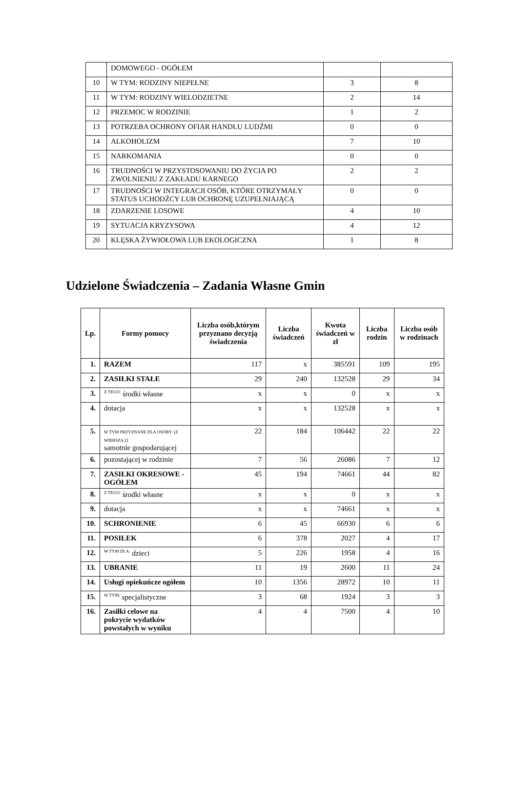| | DOMOWEGO - OGÓŁEM | | |
| 10 | W TYM: RODZINY NIEPEŁNE | 3 | 8 |
| 11 | W TYM: RODZINY WIELODZIETNE | 2 | 14 |
| 12 | PRZEMOC W RODZINIE | 1 | 2 |
| 13 | POTRZEBA OCHRONY OFIAR HANDLU LUDŹMI | 0 | 0 |
| 14 | ALKOHOLIZM | 7 | 10 |
| 15 | NARKOMANIA | 0 | 0 |
| 16 | TRUDNOŚCI W PRZYSTOSOWANIU DO ŻYCIA PO ZWOLNIENIU Z ZAKŁADU KARNEGO | 2 | 2 |
| 17 | TRUDNOŚCI W INTEGRACJI OSÓB, KTÓRE OTRZYMAŁY STATUS UCHODŹCY LUB OCHRONĘ UZUPEŁNIAJĄCĄ | 0 | 0 |
| 18 | ZDARZENIE LOSOWE | 4 | 10 |
| 19 | SYTUACJA KRYZYSOWA | 4 | 12 |
| 20 | KLĘSKA ŻYWIOŁOWA LUB EKOLOGICZNA | 1 | 8 |
Udzielone Świadczenia – Zadania Własne Gmin
| Lp. | Formy pomocy | Liczba osób,którym przyznano decyzją świadczenia | Liczba świadczeń | Kwota świadczeń w zł | Liczba rodzin | Liczba osób w rodzinach |
| --- | --- | --- | --- | --- | --- | --- |
| 1. | RAZEM | 117 | x | 385591 | 109 | 195 |
| 2. | ZASIŁKI STAŁE | 29 | 240 | 132528 | 29 | 34 |
| 3. | <sup>Z TEGO:</sup> środki własne | x | x | 0 | x | x |
| 4. | dotacja | x | x | 132528 | x | x |
| 5. | W TYM PRZYZNANE DLA OSOBY: (Z WIERSZA 2) samotnie gospodarującej | 22 | 184 | 106442 | 22 | 22 |
| 6. | pozostającej w rodzinie | 7 | 56 | 26086 | 7 | 12 |
| 7. | ZASIŁKI OKRESOWE - OGÓŁEM | 45 | 194 | 74661 | 44 | 82 |
| 8. | <sup>Z TEGO:</sup> środki własne | x | x | 0 | x | x |
| 9. | dotacja | x | x | 74661 | x | x |
| 10. | SCHRONIENIE | 6 | 45 | 66930 | 6 | 6 |
| 11. | POSIŁEK | 6 | 378 | 2027 | 4 | 17 |
| 12. | <sup>W TYM DLA:</sup> dzieci | 5 | 226 | 1958 | 4 | 16 |
| 13. | UBRANIE | 11 | 19 | 2600 | 11 | 24 |
| 14. | Usługi opiekuńcze ogółem | 10 | 1356 | 28972 | 10 | 11 |
| 15. | <sup>W TYM:</sup> specjalistyczne | 3 | 68 | 1924 | 3 | 3 |
| 16. | Zasiłki celowe na pokrycie wydatków powstałych w wyniku | 4 | 4 | 7500 | 4 | 10 |